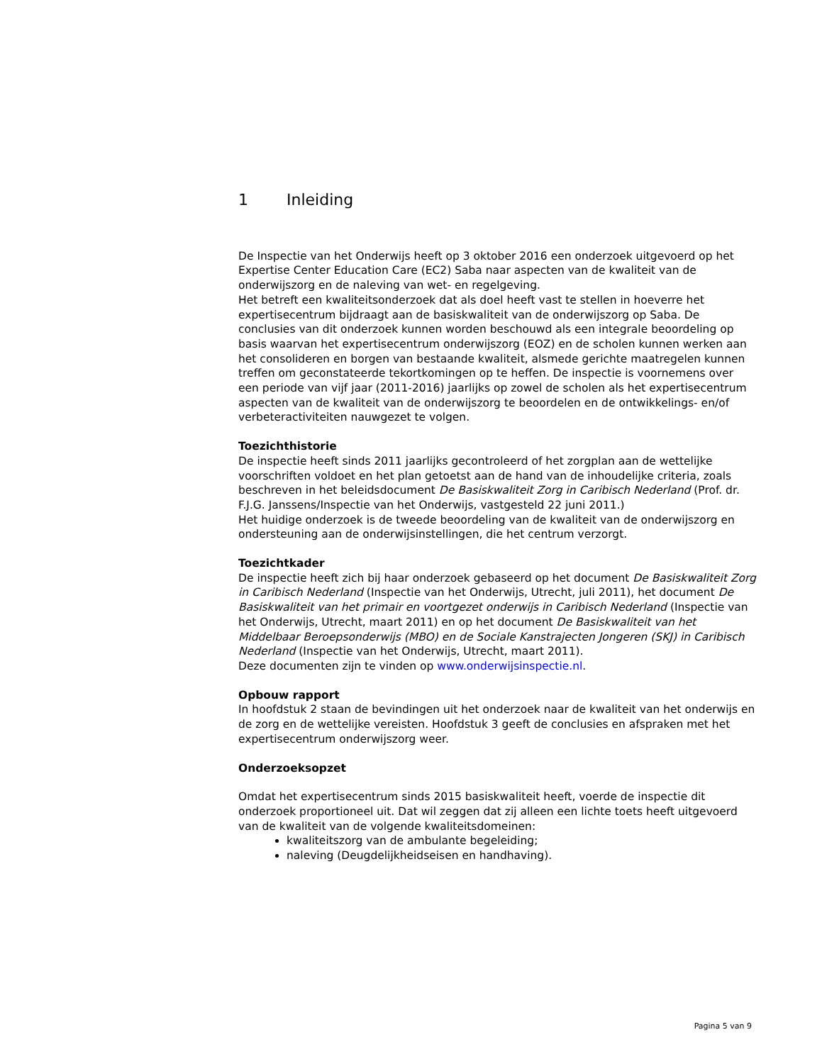1 Inleiding
De Inspectie van het Onderwijs heeft op 3 oktober 2016 een onderzoek uitgevoerd op het Expertise Center Education Care (EC2) Saba naar aspecten van de kwaliteit van de onderwijszorg en de naleving van wet- en regelgeving.
Het betreft een kwaliteitsonderzoek dat als doel heeft vast te stellen in hoeverre het expertisecentrum bijdraagt aan de basiskwaliteit van de onderwijszorg op Saba. De conclusies van dit onderzoek kunnen worden beschouwd als een integrale beoordeling op basis waarvan het expertisecentrum onderwijszorg (EOZ) en de scholen kunnen werken aan het consolideren en borgen van bestaande kwaliteit, alsmede gerichte maatregelen kunnen treffen om geconstateerde tekortkomingen op te heffen. De inspectie is voornemens over een periode van vijf jaar (2011-2016) jaarlijks op zowel de scholen als het expertisecentrum aspecten van de kwaliteit van de onderwijszorg te beoordelen en de ontwikkelings- en/of verbeteractiviteiten nauwgezet te volgen.
Toezichthistorie
De inspectie heeft sinds 2011 jaarlijks gecontroleerd of het zorgplan aan de wettelijke voorschriften voldoet en het plan getoetst aan de hand van de inhoudelijke criteria, zoals beschreven in het beleidsdocument De Basiskwaliteit Zorg in Caribisch Nederland (Prof. dr. F.J.G. Janssens/Inspectie van het Onderwijs, vastgesteld 22 juni 2011.)
Het huidige onderzoek is de tweede beoordeling van de kwaliteit van de onderwijszorg en ondersteuning aan de onderwijsinstellingen, die het centrum verzorgt.
Toezichtkader
De inspectie heeft zich bij haar onderzoek gebaseerd op het document De Basiskwaliteit Zorg in Caribisch Nederland (Inspectie van het Onderwijs, Utrecht, juli 2011), het document De Basiskwaliteit van het primair en voortgezet onderwijs in Caribisch Nederland (Inspectie van het Onderwijs, Utrecht, maart 2011) en op het document De Basiskwaliteit van het Middelbaar Beroepsonderwijs (MBO) en de Sociale Kanstrajecten Jongeren (SKJ) in Caribisch Nederland (Inspectie van het Onderwijs, Utrecht, maart 2011).
Deze documenten zijn te vinden op www.onderwijsinspectie.nl.
Opbouw rapport
In hoofdstuk 2 staan de bevindingen uit het onderzoek naar de kwaliteit van het onderwijs en de zorg en de wettelijke vereisten. Hoofdstuk 3 geeft de conclusies en afspraken met het expertisecentrum onderwijszorg weer.
Onderzoeksopzet
Omdat het expertisecentrum sinds 2015 basiskwaliteit heeft, voerde de inspectie dit onderzoek proportioneel uit. Dat wil zeggen dat zij alleen een lichte toets heeft uitgevoerd van de kwaliteit van de volgende kwaliteitsdomeinen:
kwaliteitszorg van de ambulante begeleiding;
naleving (Deugdelijkheidseisen en handhaving).
Pagina 5 van 9